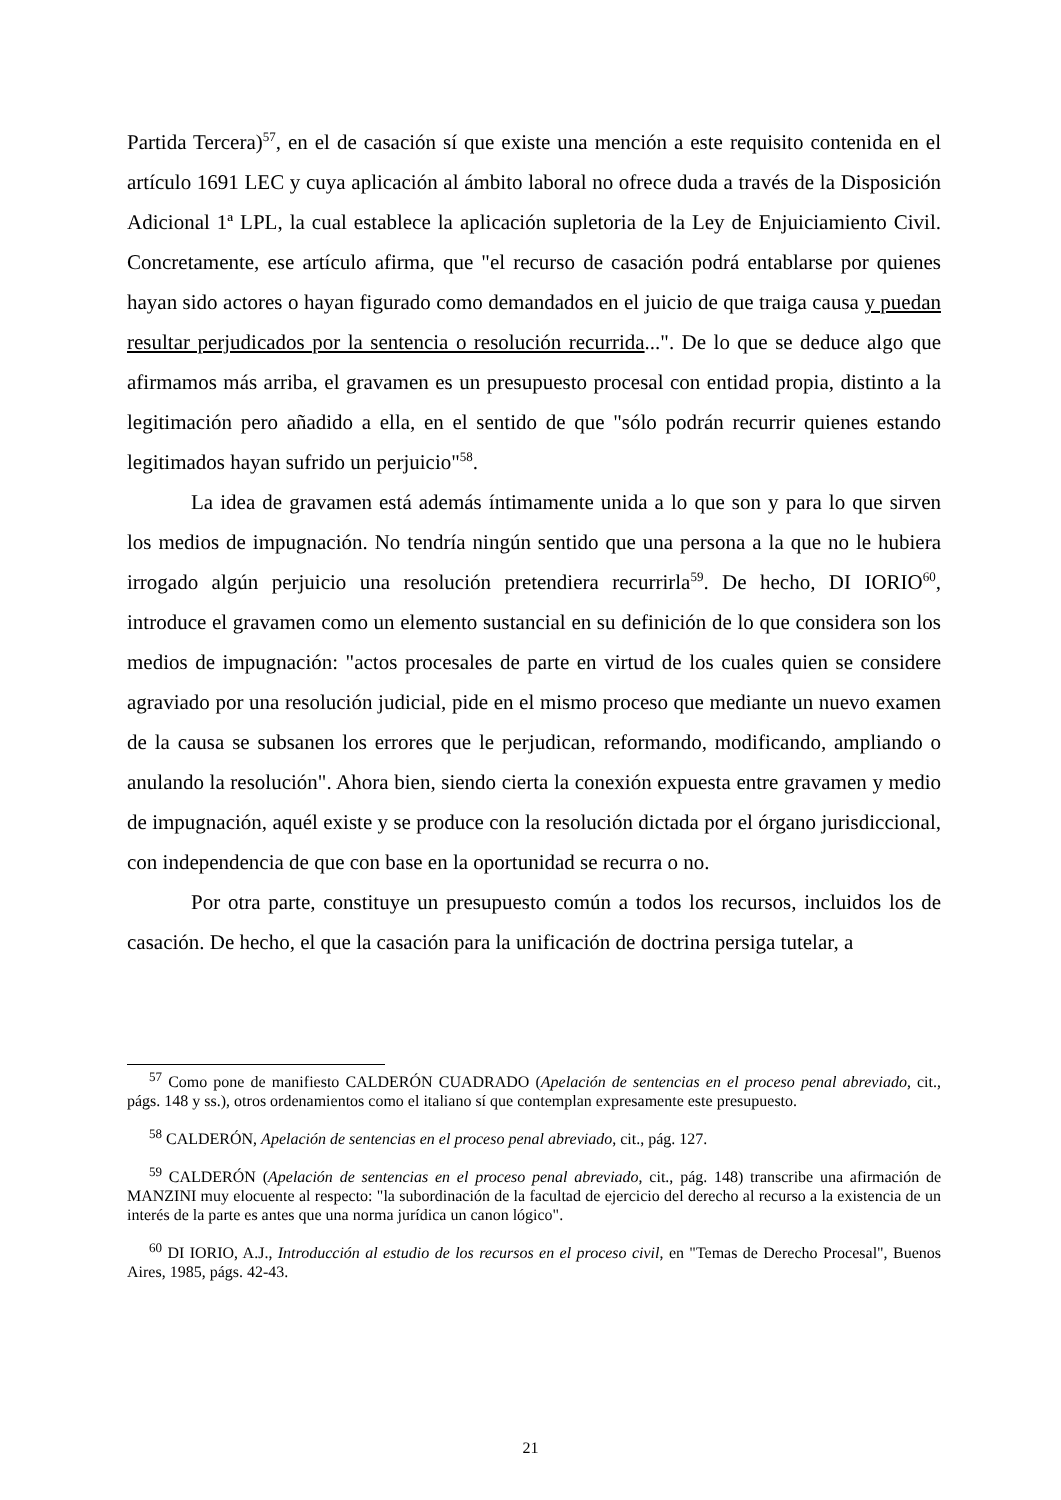Partida Tercera)<sup>57</sup>, en el de casación sí que existe una mención a este requisito contenida en el artículo 1691 LEC y cuya aplicación al ámbito laboral no ofrece duda a través de la Disposición Adicional 1ª LPL, la cual establece la aplicación supletoria de la Ley de Enjuiciamiento Civil. Concretamente, ese artículo afirma, que "el recurso de casación podrá entablarse por quienes hayan sido actores o hayan figurado como demandados en el juicio de que traiga causa y puedan resultar perjudicados por la sentencia o resolución recurrida...". De lo que se deduce algo que afirmamos más arriba, el gravamen es un presupuesto procesal con entidad propia, distinto a la legitimación pero añadido a ella, en el sentido de que "sólo podrán recurrir quienes estando legitimados hayan sufrido un perjuicio"<sup>58</sup>.
La idea de gravamen está además íntimamente unida a lo que son y para lo que sirven los medios de impugnación. No tendría ningún sentido que una persona a la que no le hubiera irrogado algún perjuicio una resolución pretendiera recurrirla<sup>59</sup>. De hecho, DI IORIO<sup>60</sup>, introduce el gravamen como un elemento sustancial en su definición de lo que considera son los medios de impugnación: "actos procesales de parte en virtud de los cuales quien se considere agraviado por una resolución judicial, pide en el mismo proceso que mediante un nuevo examen de la causa se subsanen los errores que le perjudican, reformando, modificando, ampliando o anulando la resolución". Ahora bien, siendo cierta la conexión expuesta entre gravamen y medio de impugnación, aquél existe y se produce con la resolución dictada por el órgano jurisdiccional, con independencia de que con base en la oportunidad se recurra o no.
Por otra parte, constituye un presupuesto común a todos los recursos, incluidos los de casación. De hecho, el que la casación para la unificación de doctrina persiga tutelar, a
<sup>57</sup> Como pone de manifiesto CALDERÓN CUADRADO (Apelación de sentencias en el proceso penal abreviado, cit., págs. 148 y ss.), otros ordenamientos como el italiano sí que contemplan expresamente este presupuesto.
<sup>58</sup> CALDERÓN, Apelación de sentencias en el proceso penal abreviado, cit., pág. 127.
<sup>59</sup> CALDERÓN (Apelación de sentencias en el proceso penal abreviado, cit., pág. 148) transcribe una afirmación de MANZINI muy elocuente al respecto: "la subordinación de la facultad de ejercicio del derecho al recurso a la existencia de un interés de la parte es antes que una norma jurídica un canon lógico".
<sup>60</sup> DI IORIO, A.J., Introducción al estudio de los recursos en el proceso civil, en "Temas de Derecho Procesal", Buenos Aires, 1985, págs. 42-43.
21